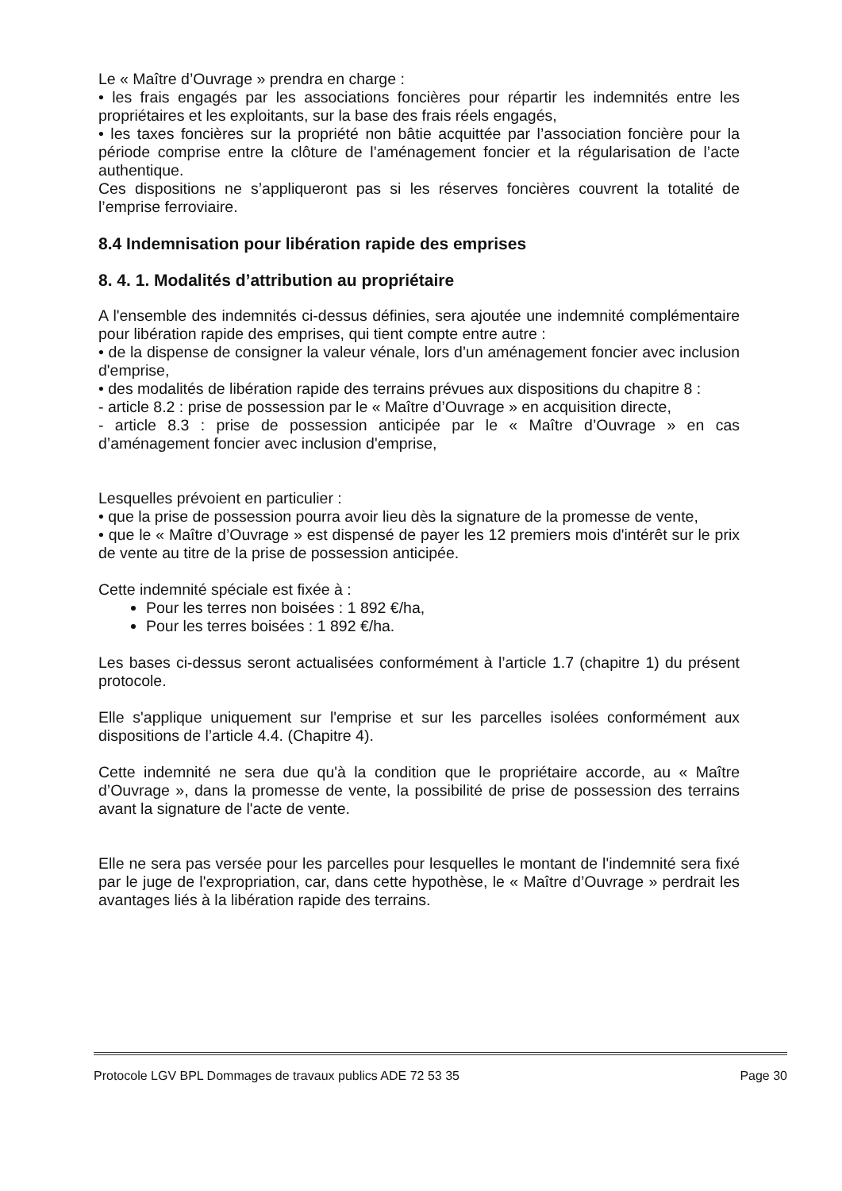Le « Maître d’Ouvrage » prendra en charge :
• les frais engagés par les associations foncières pour répartir les indemnités entre les propriétaires et les exploitants, sur la base des frais réels engagés,
• les taxes foncières sur la propriété non bâtie acquittée par l’association foncière pour la période comprise entre la clôture de l’aménagement foncier et la régularisation de l’acte authentique.
Ces dispositions ne s’appliqueront pas si les réserves foncières couvrent la totalité de l’emprise ferroviaire.
8.4 Indemnisation pour libération rapide des emprises
8. 4. 1. Modalités d’attribution au propriétaire
A l'ensemble des indemnités ci-dessus définies, sera ajoutée une indemnité complémentaire pour libération rapide des emprises, qui tient compte entre autre :
• de la dispense de consigner la valeur vénale, lors d’un aménagement foncier avec inclusion d'emprise,
• des modalités de libération rapide des terrains prévues aux dispositions du chapitre 8 :
- article 8.2 : prise de possession par le « Maître d’Ouvrage » en acquisition directe,
- article 8.3 : prise de possession anticipée par le « Maître d’Ouvrage » en cas d’aménagement foncier avec inclusion d'emprise,
Lesquelles prévoient en particulier :
• que la prise de possession pourra avoir lieu dès la signature de la promesse de vente,
• que le « Maître d’Ouvrage » est dispensé de payer les 12 premiers mois d'intérêt sur le prix de vente au titre de la prise de possession anticipée.
Cette indemnité spéciale est fixée à :
Pour les terres non boisées : 1 892 €/ha,
Pour les terres boisées : 1 892 €/ha.
Les bases ci-dessus seront actualisées conformément à l’article 1.7 (chapitre 1) du présent protocole.
Elle s'applique uniquement sur l'emprise et sur les parcelles isolées conformément aux dispositions de l’article 4.4. (Chapitre 4).
Cette indemnité ne sera due qu'à la condition que le propriétaire accorde, au « Maître d’Ouvrage », dans la promesse de vente, la possibilité de prise de possession des terrains avant la signature de l'acte de vente.
Elle ne sera pas versée pour les parcelles pour lesquelles le montant de l'indemnité sera fixé par le juge de l'expropriation, car, dans cette hypothèse, le « Maître d’Ouvrage » perdrait les avantages liés à la libération rapide des terrains.
Protocole LGV BPL Dommages de travaux publics ADE 72 53 35 Page 30